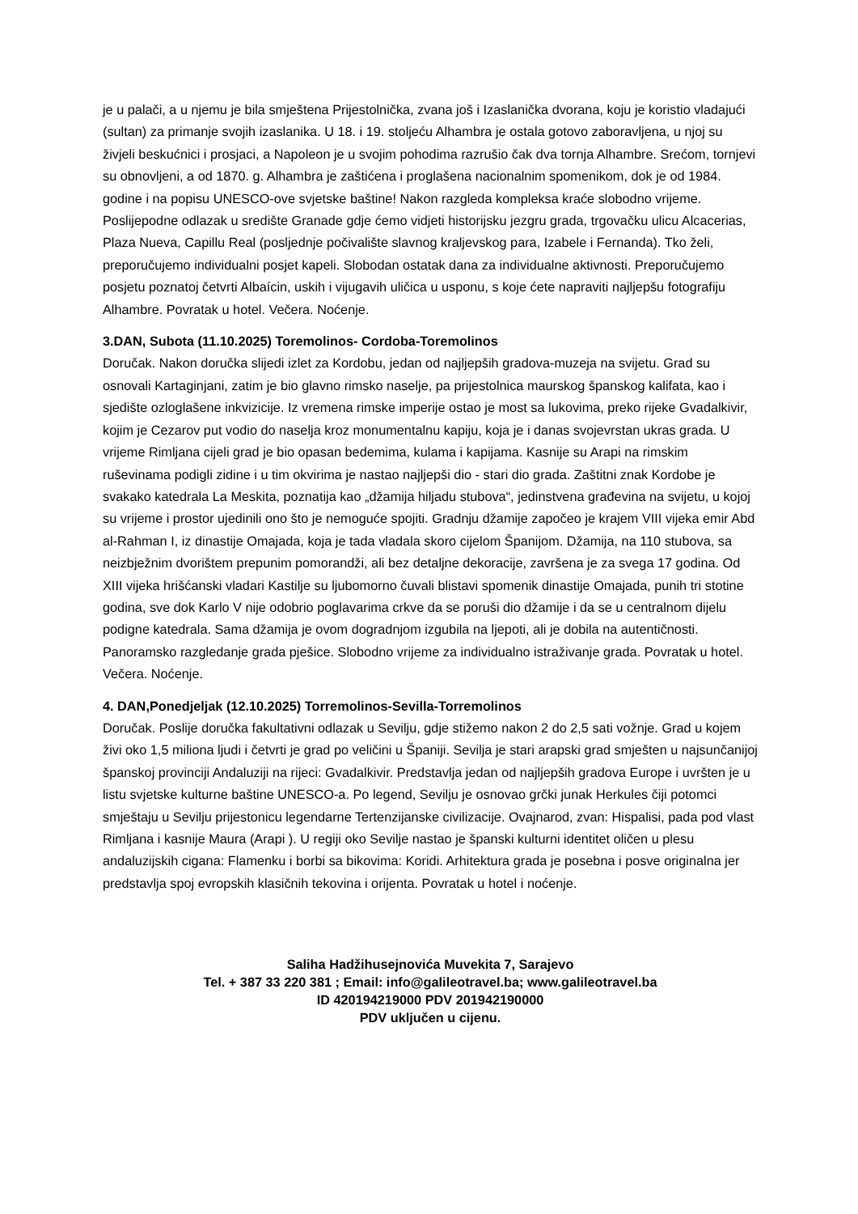je u palači, a u njemu je bila smještena Prijestolnička, zvana još i Izaslanička dvorana, koju je koristio vladajući (sultan) za primanje svojih izaslanika. U 18. i 19. stoljeću Alhambra je ostala gotovo zaboravljena, u njoj su živjeli beskućnici i prosjaci, a Napoleon je u svojim pohodima razrušio čak dva tornja Alhambre. Srećom, tornjevi su obnovljeni, a od 1870. g. Alhambra je zaštićena i proglašena nacionalnim spomenikom, dok je od 1984. godine i na popisu UNESCO-ove svjetske baštine! Nakon razgleda kompleksa kraće slobodno vrijeme. Poslijepodne odlazak u središte Granade gdje ćemo vidjeti historijsku jezgru grada, trgovačku ulicu Alcacerias, Plaza Nueva, Capillu Real (posljednje počivalište slavnog kraljevskog para, Izabele i Fernanda). Tko želi, preporučujemo individualni posjet kapeli. Slobodan ostatak dana za individualne aktivnosti. Preporučujemo posjetu poznatoj četvrti Albaícin, uskih i vijugavih uličica u usponu, s koje ćete napraviti najljepšu fotografiju Alhambre. Povratak u hotel. Večera. Noćenje.
3.DAN, Subota (11.10.2025) Toremolinos- Cordoba-Toremolinos
Doručak. Nakon doručka slijedi izlet za Kordobu, jedan od najljepših gradova-muzeja na svijetu. Grad su osnovali Kartaginjani, zatim je bio glavno rimsko naselje, pa prijestolnica maurskog španskog kalifata, kao i sjedište ozloglašene inkvizicije. Iz vremena rimske imperije ostao je most sa lukovima, preko rijeke Gvadalkivir, kojim je Cezarov put vodio do naselja kroz monumentalnu kapiju, koja je i danas svojevrstan ukras grada. U vrijeme Rimljana cijeli grad je bio opasan bedemima, kulama i kapijama. Kasnije su Arapi na rimskim ruševinama podigli zidine i u tim okvirima je nastao najljepši dio - stari dio grada. Zaštitni znak Kordobe je svakako katedrala La Meskita, poznatija kao „džamija hiljadu stubova“, jedinstvena građevina na svijetu, u kojoj su vrijeme i prostor ujedinili ono što je nemoguće spojiti. Gradnju džamije započeo je krajem VIII vijeka emir Abd al-Rahman I, iz dinastije Omajada, koja je tada vladala skoro cijelom Španijom. Džamija, na 110 stubova, sa neizbježnim dvorištem prepunim pomorandži, ali bez detaljne dekoracije, završena je za svega 17 godina. Od XIII vijeka hrišćanski vladari Kastilje su ljubomorno čuvali blistavi spomenik dinastije Omajada, punih tri stotine godina, sve dok Karlo V nije odobrio poglavarima crkve da se poruši dio džamije i da se u centralnom dijelu podigne katedrala. Sama džamija je ovom dogradnjom izgubila na ljepoti, ali je dobila na autentičnosti. Panoramsko razgledanje grada pješice. Slobodno vrijeme za individualno istraživanje grada. Povratak u hotel. Večera. Noćenje.
4. DAN,Ponedjeljak (12.10.2025) Torremolinos-Sevilla-Torremolinos
Doručak. Poslije doručka fakultativni odlazak u Sevilju, gdje stižemo nakon 2 do 2,5 sati vožnje. Grad u kojem živi oko 1,5 miliona ljudi i četvrti je grad po veličini u Španiji. Sevilja je stari arapski grad smješten u najsunčanijoj španskoj provinciji Andaluziji na rijeci: Gvadalkivir. Predstavlja jedan od najljepših gradova Europe i uvršten je u listu svjetske kulturne baštine UNESCO-a. Po legend, Sevilju je osnovao grčki junak Herkules čiji potomci smještaju u Sevilju prijestonicu legendarne Tertenzijanske civilizacije. Ovajnarod, zvan: Hispalisi, pada pod vlast Rimljana i kasnije Maura (Arapi ). U regiji oko Sevilje nastao je španski kulturni identitet oličen u plesu andaluzijskih cigana: Flamenku i borbi sa bikovima: Koridi. Arhitektura grada je posebna i posve originalna jer predstavlja spoj evropskih klasičnih tekovina i orijenta. Povratak u hotel i noćenje.
Saliha Hadžihusejnovića Muvekita 7, Sarajevo
Tel. + 387 33 220 381 ; Email: info@galileotravel.ba; www.galileotravel.ba
ID 420194219000 PDV 201942190000
PDV uključen u cijenu.